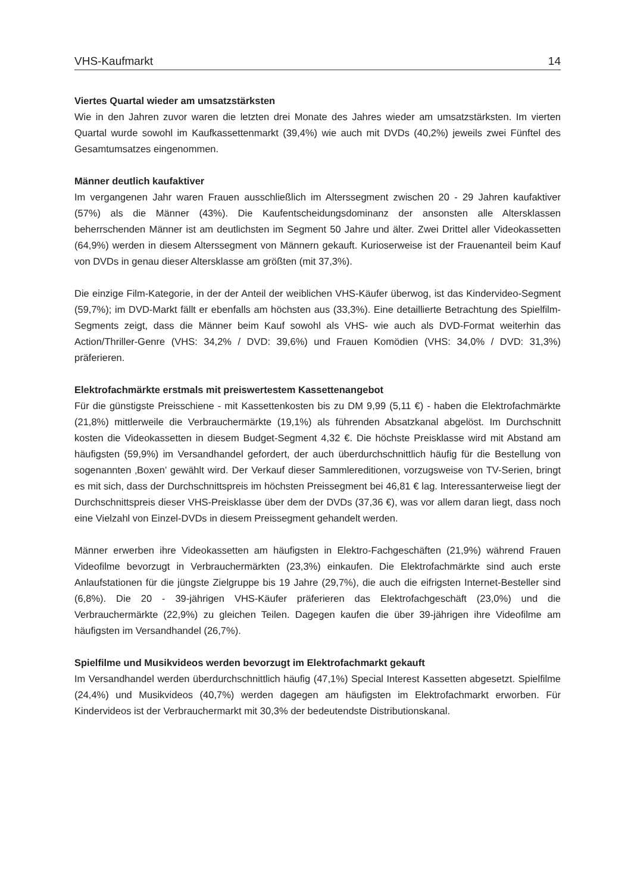VHS-Kaufmarkt 14
Viertes Quartal wieder am umsatzstärksten
Wie in den Jahren zuvor waren die letzten drei Monate des Jahres wieder am umsatzstärksten. Im vierten Quartal wurde sowohl im Kaufkassettenmarkt (39,4%) wie auch mit DVDs (40,2%) jeweils zwei Fünftel des Gesamtumsatzes eingenommen.
Männer deutlich kaufaktiver
Im vergangenen Jahr waren Frauen ausschließlich im Alterssegment zwischen 20 - 29 Jahren kaufaktiver (57%) als die Männer (43%). Die Kaufentscheidungsdominanz der ansonsten alle Altersklassen beherrschenden Männer ist am deutlichsten im Segment 50 Jahre und älter. Zwei Drittel aller Videokassetten (64,9%) werden in diesem Alterssegment von Männern gekauft. Kurioserweise ist der Frauenanteil beim Kauf von DVDs in genau dieser Altersklasse am größten (mit 37,3%).
Die einzige Film-Kategorie, in der der Anteil der weiblichen VHS-Käufer überwog, ist das Kindervideo-Segment (59,7%); im DVD-Markt fällt er ebenfalls am höchsten aus (33,3%). Eine detaillierte Betrachtung des Spielfilm-Segments zeigt, dass die Männer beim Kauf sowohl als VHS- wie auch als DVD-Format weiterhin das Action/Thriller-Genre (VHS: 34,2% / DVD: 39,6%) und Frauen Komödien (VHS: 34,0% / DVD: 31,3%) präferieren.
Elektrofachmärkte erstmals mit preiswertestem Kassettenangebot
Für die günstigste Preisschiene - mit Kassettenkosten bis zu DM 9,99 (5,11 €) - haben die Elektrofachmärkte (21,8%) mittlerweile die Verbrauchermärkte (19,1%) als führenden Absatzkanal abgelöst. Im Durchschnitt kosten die Videokassetten in diesem Budget-Segment 4,32 €. Die höchste Preisklasse wird mit Abstand am häufigsten (59,9%) im Versandhandel gefordert, der auch überdurchschnittlich häufig für die Bestellung von sogenannten ‚Boxen’ gewählt wird. Der Verkauf dieser Sammlereditionen, vorzugsweise von TV-Serien, bringt es mit sich, dass der Durchschnittspreis im höchsten Preissegment bei 46,81 € lag. Interessanterweise liegt der Durchschnittspreis dieser VHS-Preisklasse über dem der DVDs (37,36 €), was vor allem daran liegt, dass noch eine Vielzahl von Einzel-DVDs in diesem Preissegment gehandelt werden.
Männer erwerben ihre Videokassetten am häufigsten in Elektro-Fachgeschäften (21,9%) während Frauen Videofilme bevorzugt in Verbrauchermärkten (23,3%) einkaufen. Die Elektrofachmärkte sind auch erste Anlaufstationen für die jüngste Zielgruppe bis 19 Jahre (29,7%), die auch die eifrigsten Internet-Besteller sind (6,8%). Die 20 - 39-jährigen VHS-Käufer präferieren das Elektrofachgeschäft (23,0%) und die Verbrauchermärkte (22,9%) zu gleichen Teilen. Dagegen kaufen die über 39-jährigen ihre Videofilme am häufigsten im Versandhandel (26,7%).
Spielfilme und Musikvideos werden bevorzugt im Elektrofachmarkt gekauft
Im Versandhandel werden überdurchschnittlich häufig (47,1%) Special Interest Kassetten abgesetzt. Spielfilme (24,4%) und Musikvideos (40,7%) werden dagegen am häufigsten im Elektrofachmarkt erworben. Für Kindervideos ist der Verbrauchermarkt mit 30,3% der bedeutendste Distributionskanal.